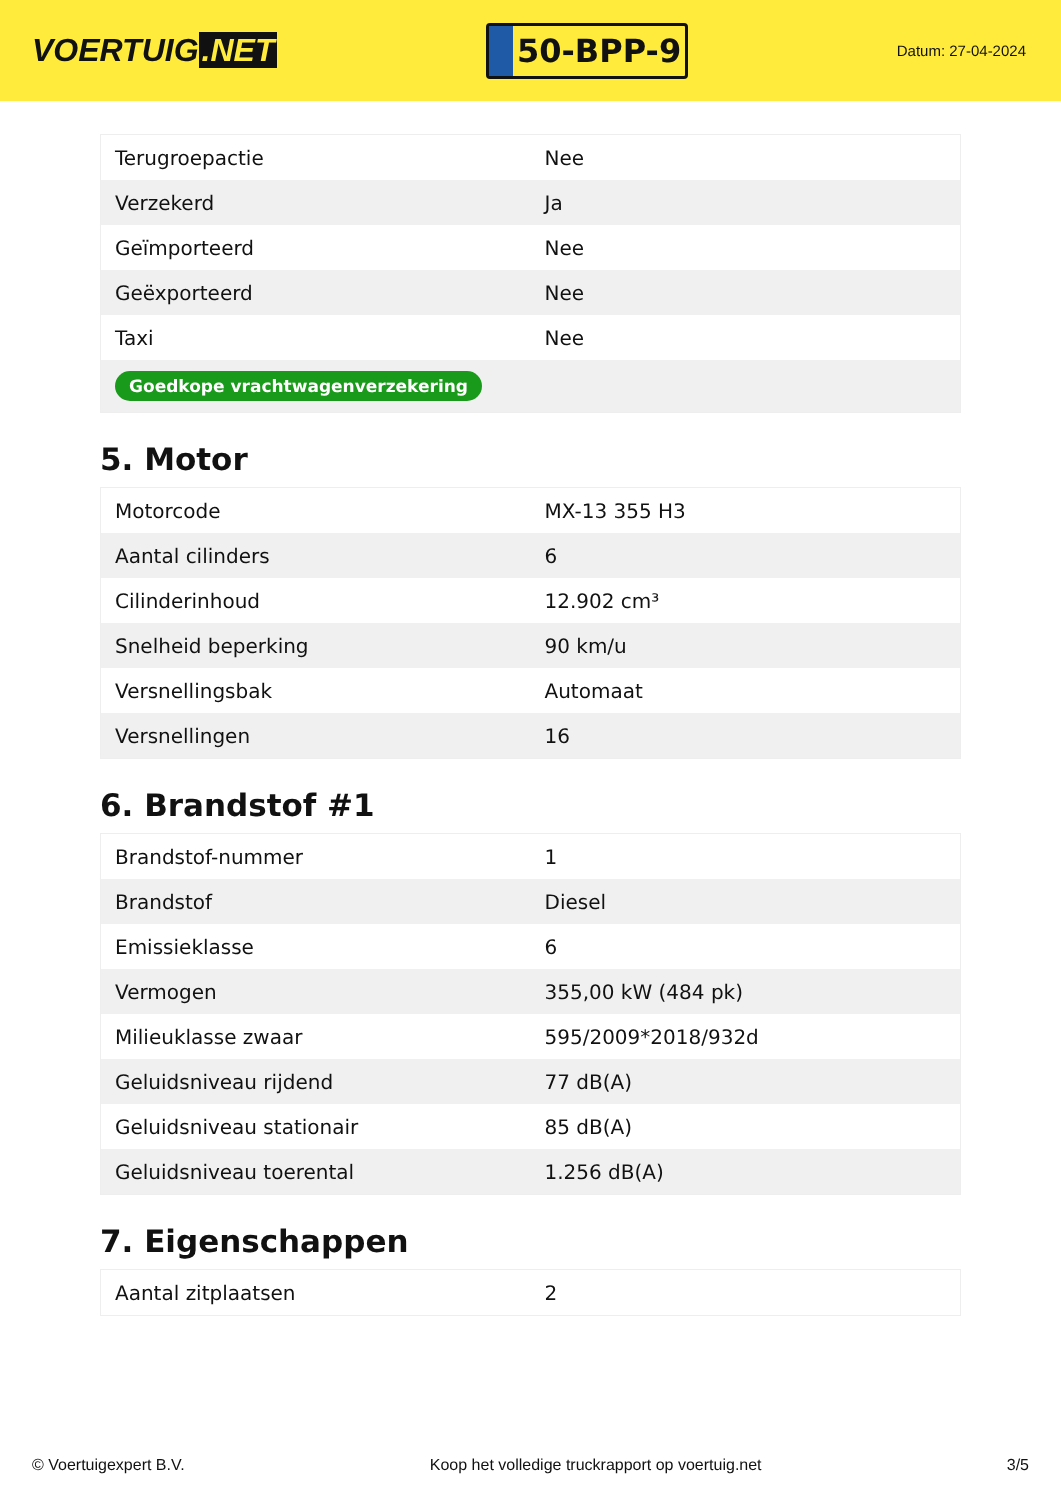VOERTUIG.NET
50-BPP-9
Datum: 27-04-2024
| Terugroepactie | Nee |
| Verzekerd | Ja |
| Geïmporteerd | Nee |
| Geëxporteerd | Nee |
| Taxi | Nee |
| Goedkope vrachtwagenverzekering | |
5. Motor
| Motorcode | MX-13 355 H3 |
| Aantal cilinders | 6 |
| Cilinderinhoud | 12.902 cm³ |
| Snelheid beperking | 90 km/u |
| Versnellingsbak | Automaat |
| Versnellingen | 16 |
6. Brandstof #1
| Brandstof-nummer | 1 |
| Brandstof | Diesel |
| Emissieklasse | 6 |
| Vermogen | 355,00 kW (484 pk) |
| Milieuklasse zwaar | 595/2009*2018/932d |
| Geluidsniveau rijdend | 77 dB(A) |
| Geluidsniveau stationair | 85 dB(A) |
| Geluidsniveau toerental | 1.256 dB(A) |
7. Eigenschappen
| Aantal zitplaatsen | 2 |
© Voertuigexpert B.V. Koop het volledige truckrapport op voertuig.net 3/5